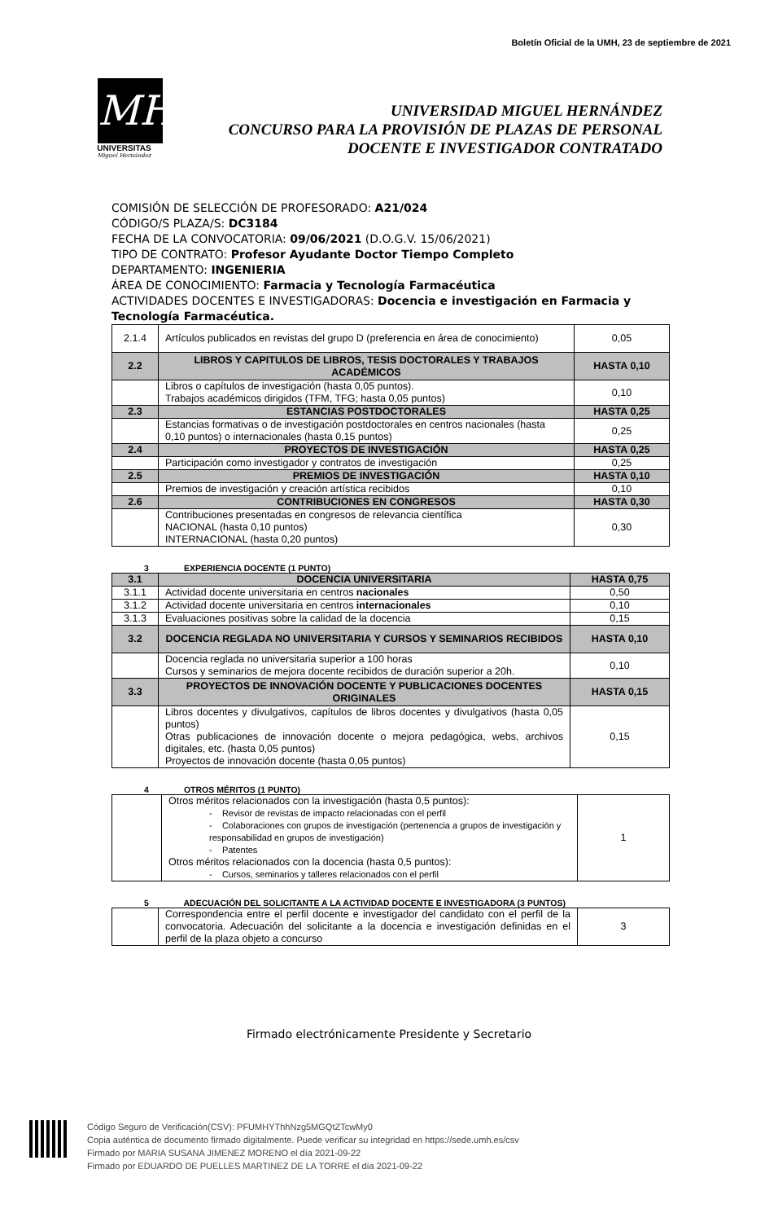Boletín Oficial de la UMH, 23 de septiembre de 2021
MH
UNIVERSITAS
Miguel Hernández
UNIVERSIDAD MIGUEL HERNÁNDEZ
CONCURSO PARA LA PROVISIÓN DE PLAZAS DE PERSONAL
DOCENTE E INVESTIGADOR CONTRATADO
COMISIÓN DE SELECCIÓN DE PROFESORADO: A21/024
CÓDIGO/S PLAZA/S: DC3184
FECHA DE LA CONVOCATORIA: 09/06/2021 (D.O.G.V. 15/06/2021)
TIPO DE CONTRATO: Profesor Ayudante Doctor Tiempo Completo
DEPARTAMENTO: INGENIERIA
ÁREA DE CONOCIMIENTO: Farmacia y Tecnología Farmacéutica
ACTIVIDADES DOCENTES E INVESTIGADORAS: Docencia e investigación en Farmacia y Tecnología Farmacéutica.
| 2.1.4 | Artículos publicados en revistas del grupo D (preferencia en área de conocimiento) | 0,05 |
| 2.2 | LIBROS Y CAPITULOS DE LIBROS, TESIS DOCTORALES Y TRABAJOS ACADÉMICOS | HASTA 0,10 |
| | Libros o capítulos de investigación (hasta 0,05 puntos). Trabajos académicos dirigidos (TFM, TFG; hasta 0,05 puntos) | 0,10 |
| 2.3 | ESTANCIAS POSTDOCTORALES | HASTA 0,25 |
| | Estancias formativas o de investigación postdoctorales en centros nacionales (hasta 0,10 puntos) o internacionales (hasta 0,15 puntos) | 0,25 |
| 2.4 | PROYECTOS DE INVESTIGACIÓN | HASTA 0,25 |
| | Participación como investigador y contratos de investigación | 0,25 |
| 2.5 | PREMIOS DE INVESTIGACIÓN | HASTA 0,10 |
| | Premios de investigación y creación artística recibidos | 0,10 |
| 2.6 | CONTRIBUCIONES EN CONGRESOS | HASTA 0,30 |
| | Contribuciones presentadas en congresos de relevancia científica NACIONAL (hasta 0,10 puntos) INTERNACIONAL (hasta 0,20 puntos) | 0,30 |
3 EXPERIENCIA DOCENTE (1 PUNTO)
| 3.1 | DOCENCIA UNIVERSITARIA | HASTA 0,75 |
| 3.1.1 | Actividad docente universitaria en centros nacionales | 0,50 |
| 3.1.2 | Actividad docente universitaria en centros internacionales | 0,10 |
| 3.1.3 | Evaluaciones positivas sobre la calidad de la docencia | 0,15 |
| 3.2 | DOCENCIA REGLADA NO UNIVERSITARIA Y CURSOS Y SEMINARIOS RECIBIDOS | HASTA 0,10 |
| | Docencia reglada no universitaria superior a 100 horas Cursos y seminarios de mejora docente recibidos de duración superior a 20h. | 0,10 |
| 3.3 | PROYECTOS DE INNOVACIÓN DOCENTE Y PUBLICACIONES DOCENTES ORIGINALES | HASTA 0,15 |
| | Libros docentes y divulgativos, capítulos de libros docentes y divulgativos (hasta 0,05 puntos) Otras publicaciones de innovación docente o mejora pedagógica, webs, archivos digitales, etc. (hasta 0,05 puntos) Proyectos de innovación docente (hasta 0,05 puntos) | 0,15 |
4 OTROS MÉRITOS (1 PUNTO)
| | Otros méritos relacionados con la investigación (hasta 0,5 puntos): - Revisor de revistas de impacto relacionadas con el perfil - Colaboraciones con grupos de investigación (pertenencia a grupos de investigación y responsabilidad en grupos de investigación) - Patentes Otros méritos relacionados con la docencia (hasta 0,5 puntos): - Cursos, seminarios y talleres relacionados con el perfil | 1 |
5 ADECUACIÓN DEL SOLICITANTE A LA ACTIVIDAD DOCENTE E INVESTIGADORA (3 PUNTOS)
| | Correspondencia entre el perfil docente e investigador del candidato con el perfil de la convocatoria. Adecuación del solicitante a la docencia e investigación definidas en el perfil de la plaza objeto a concurso | 3 |
Firmado electrónicamente Presidente y Secretario
Código Seguro de Verificación(CSV): PFUMHYThhNzg5MGQtZTcwMy0
Copia auténtica de documento firmado digitalmente. Puede verificar su integridad en https://sede.umh.es/csv
Firmado por MARIA SUSANA JIMENEZ MORENO el día 2021-09-22
Firmado por EDUARDO DE PUELLES MARTINEZ DE LA TORRE el día 2021-09-22